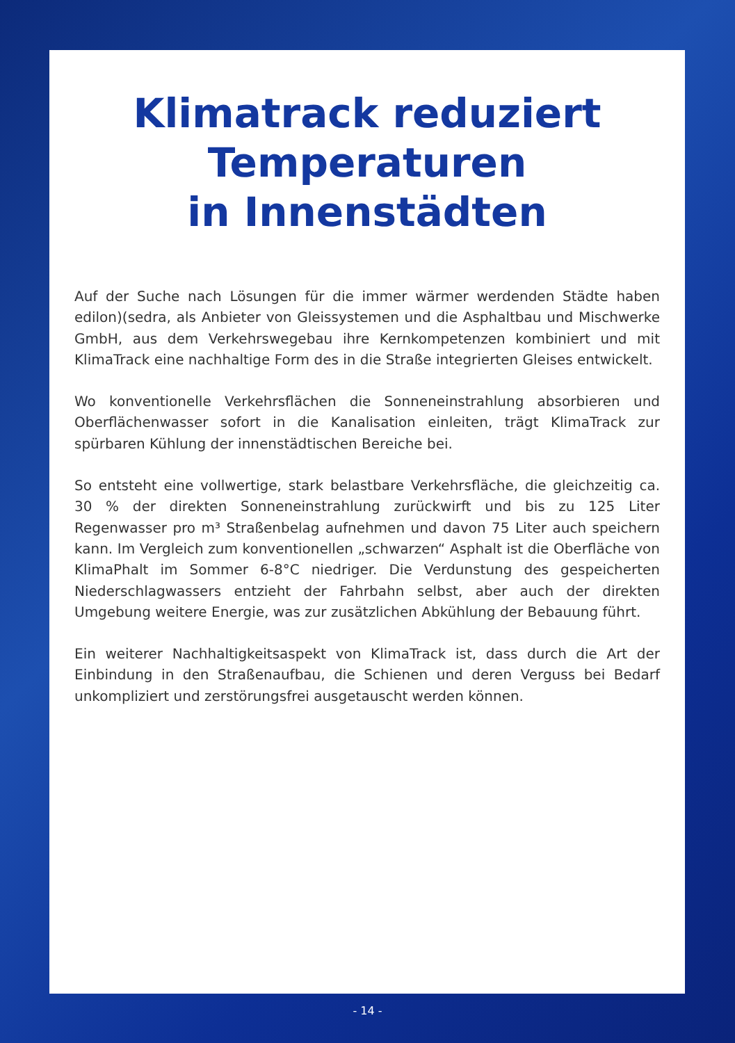Klimatrack reduziert
Temperaturen
in Innenstädten
Auf der Suche nach Lösungen für die immer wärmer werdenden Städte haben edilon)(sedra, als Anbieter von Gleissystemen und die Asphaltbau und Mischwerke GmbH, aus dem Verkehrswegebau ihre Kernkompetenzen kombiniert und mit KlimaTrack eine nachhaltige Form des in die Straße integrierten Gleises entwickelt.
Wo konventionelle Verkehrsflächen die Sonneneinstrahlung absorbieren und Oberflächenwasser sofort in die Kanalisation einleiten, trägt KlimaTrack zur spürbaren Kühlung der innenstädtischen Bereiche bei.
So entsteht eine vollwertige, stark belastbare Verkehrsfläche, die gleichzeitig ca. 30 % der direkten Sonneneinstrahlung zurückwirft und bis zu 125 Liter Regenwasser pro m³ Straßenbelag aufnehmen und davon 75 Liter auch speichern kann. Im Vergleich zum konventionellen „schwarzen“ Asphalt ist die Oberfläche von KlimaPhalt im Sommer 6-8°C niedriger. Die Verdunstung des gespeicherten Niederschlagwassers entzieht der Fahrbahn selbst, aber auch der direkten Umgebung weitere Energie, was zur zusätzlichen Abkühlung der Bebauung führt.
Ein weiterer Nachhaltigkeitsaspekt von KlimaTrack ist, dass durch die Art der Einbindung in den Straßenaufbau, die Schienen und deren Verguss bei Bedarf unkompliziert und zerstörungsfrei ausgetauscht werden können.
- 14 -